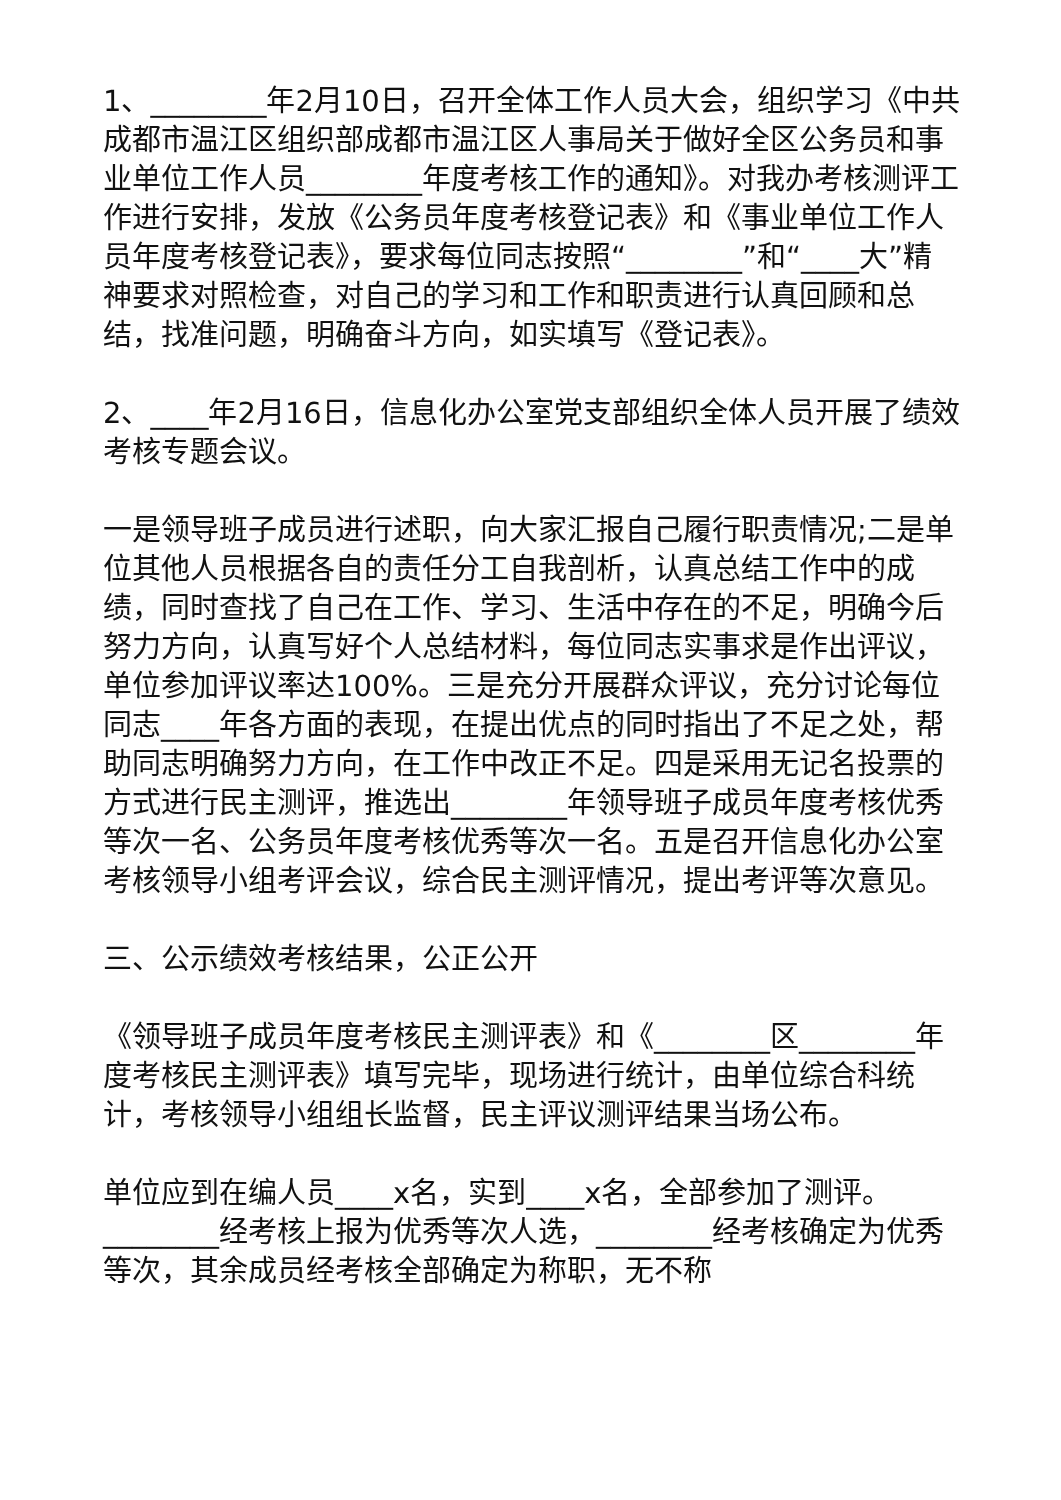1、________年2月10日，召开全体工作人员大会，组织学习《中共成都市温江区组织部成都市温江区人事局关于做好全区公务员和事业单位工作人员________年度考核工作的通知》。对我办考核测评工作进行安排，发放《公务员年度考核登记表》和《事业单位工作人员年度考核登记表》，要求每位同志按照“________”和“____大”精神要求对照检查，对自己的学习和工作和职责进行认真回顾和总结，找准问题，明确奋斗方向，如实填写《登记表》。
2、____年2月16日，信息化办公室党支部组织全体人员开展了绩效考核专题会议。
一是领导班子成员进行述职，向大家汇报自己履行职责情况;二是单位其他人员根据各自的责任分工自我剖析，认真总结工作中的成绩，同时查找了自己在工作、学习、生活中存在的不足，明确今后努力方向，认真写好个人总结材料，每位同志实事求是作出评议，单位参加评议率达100%。三是充分开展群众评议，充分讨论每位同志____年各方面的表现，在提出优点的同时指出了不足之处，帮助同志明确努力方向，在工作中改正不足。四是采用无记名投票的方式进行民主测评，推选出________年领导班子成员年度考核优秀等次一名、公务员年度考核优秀等次一名。五是召开信息化办公室考核领导小组考评会议，综合民主测评情况，提出考评等次意见。
三、公示绩效考核结果，公正公开
《领导班子成员年度考核民主测评表》和《________区________年度考核民主测评表》填写完毕，现场进行统计，由单位综合科统计，考核领导小组组长监督，民主评议测评结果当场公布。
单位应到在编人员____x名，实到____x名，全部参加了测评。________经考核上报为优秀等次人选，________经考核确定为优秀等次，其余成员经考核全部确定为称职，无不称